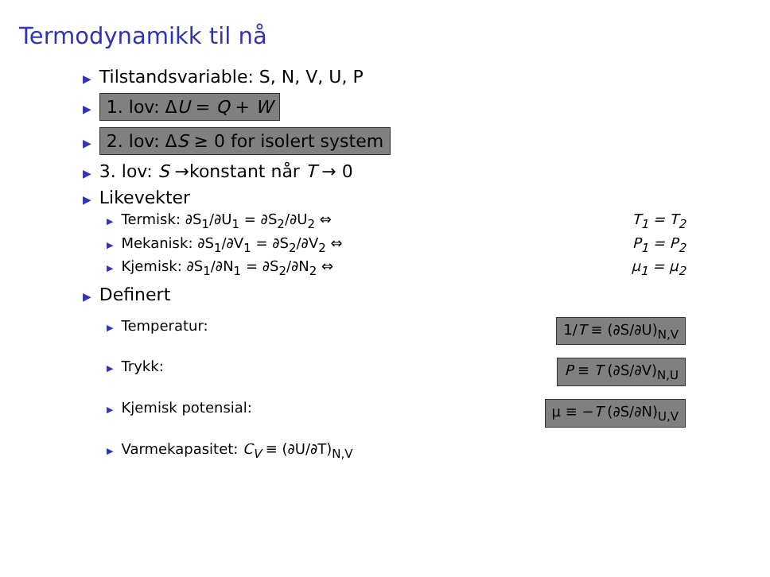Termodynamikk til nå
▶ Tilstandsvariable: S, N, V, U, P
▶ 1. lov: ΔU = Q + W
▶ 2. lov: ΔS ≥ 0 for isolert system
▶ 3. lov: S →konstant når T → 0
▶ Likevekter
▶ Termisk: ∂S<sub>1</sub>/∂U<sub>1</sub> = ∂S<sub>2</sub>/∂U<sub>2</sub> ⇔ T<sub>1</sub> = T<sub>2</sub>
▶ Mekanisk: ∂S<sub>1</sub>/∂V<sub>1</sub> = ∂S<sub>2</sub>/∂V<sub>2</sub> ⇔ P<sub>1</sub> = P<sub>2</sub>
▶ Kjemisk: ∂S<sub>1</sub>/∂N<sub>1</sub> = ∂S<sub>2</sub>/∂N<sub>2</sub> ⇔ μ<sub>1</sub> = μ<sub>2</sub>
▶ Definert
▶ Temperatur: 1/T ≡ (∂S/∂U)<sub>N,V</sub>
▶ Trykk: P ≡ T (∂S/∂V)<sub>N,U</sub>
▶ Kjemisk potensial: μ ≡ −T (∂S/∂N)<sub>U,V</sub>
▶ Varmekapasitet: C<sub>V</sub> ≡ (∂U/∂T)<sub>N,V</sub>